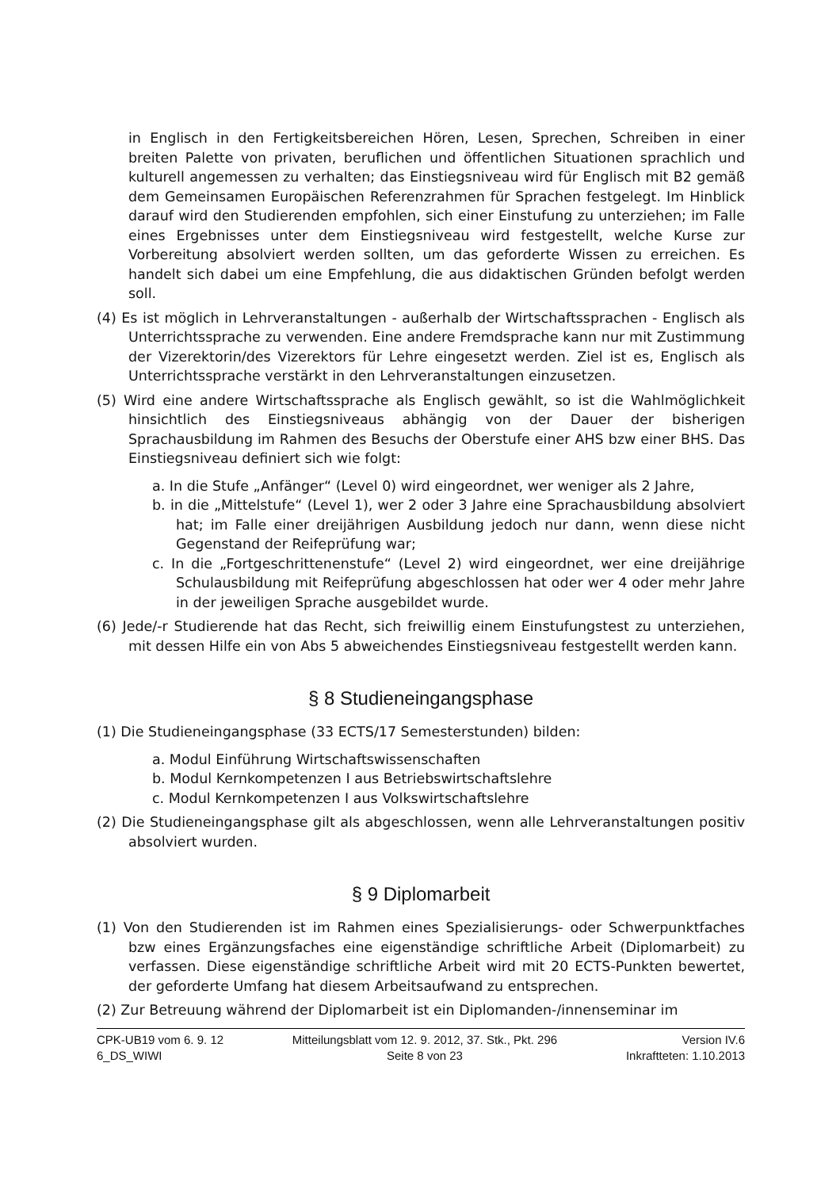in Englisch in den Fertigkeitsbereichen Hören, Lesen, Sprechen, Schreiben in einer breiten Palette von privaten, beruflichen und öffentlichen Situationen sprachlich und kulturell angemessen zu verhalten; das Einstiegsniveau wird für Englisch mit B2 gemäß dem Gemeinsamen Europäischen Referenzrahmen für Sprachen festgelegt. Im Hinblick darauf wird den Studierenden empfohlen, sich einer Einstufung zu unterziehen; im Falle eines Ergebnisses unter dem Einstiegsniveau wird festgestellt, welche Kurse zur Vorbereitung absolviert werden sollten, um das geforderte Wissen zu erreichen. Es handelt sich dabei um eine Empfehlung, die aus didaktischen Gründen befolgt werden soll.
(4) Es ist möglich in Lehrveranstaltungen - außerhalb der Wirtschaftssprachen - Englisch als Unterrichtssprache zu verwenden. Eine andere Fremdsprache kann nur mit Zustimmung der Vizerektorin/des Vizerektors für Lehre eingesetzt werden. Ziel ist es, Englisch als Unterrichtssprache verstärkt in den Lehrveranstaltungen einzusetzen.
(5) Wird eine andere Wirtschaftssprache als Englisch gewählt, so ist die Wahlmöglichkeit hinsichtlich des Einstiegsniveaus abhängig von der Dauer der bisherigen Sprachausbildung im Rahmen des Besuchs der Oberstufe einer AHS bzw einer BHS. Das Einstiegsniveau definiert sich wie folgt:
a. In die Stufe „Anfänger“ (Level 0) wird eingeordnet, wer weniger als 2 Jahre,
b. in die „Mittelstufe“ (Level 1), wer 2 oder 3 Jahre eine Sprachausbildung absolviert hat; im Falle einer dreijährigen Ausbildung jedoch nur dann, wenn diese nicht Gegenstand der Reifeprüfung war;
c. In die „Fortgeschrittenenstufe“ (Level 2) wird eingeordnet, wer eine dreijährige Schulausbildung mit Reifeprüfung abgeschlossen hat oder wer 4 oder mehr Jahre in der jeweiligen Sprache ausgebildet wurde.
(6) Jede/-r Studierende hat das Recht, sich freiwillig einem Einstufungstest zu unterziehen, mit dessen Hilfe ein von Abs 5 abweichendes Einstiegsniveau festgestellt werden kann.
§ 8 Studieneingangsphase
(1) Die Studieneingangsphase (33 ECTS/17 Semesterstunden) bilden:
a. Modul Einführung Wirtschaftswissenschaften
b. Modul Kernkompetenzen I aus Betriebswirtschaftslehre
c. Modul Kernkompetenzen I aus Volkswirtschaftslehre
(2) Die Studieneingangsphase gilt als abgeschlossen, wenn alle Lehrveranstaltungen positiv absolviert wurden.
§ 9 Diplomarbeit
(1) Von den Studierenden ist im Rahmen eines Spezialisierungs- oder Schwerpunktfaches bzw eines Ergänzungsfaches eine eigenständige schriftliche Arbeit (Diplomarbeit) zu verfassen. Diese eigenständige schriftliche Arbeit wird mit 20 ECTS-Punkten bewertet, der geforderte Umfang hat diesem Arbeitsaufwand zu entsprechen.
(2) Zur Betreuung während der Diplomarbeit ist ein Diplomanden-/innenseminar im
CPK-UB19 vom 6. 9. 12
6_DS_WIWI
Mitteilungsblatt vom 12. 9. 2012, 37. Stk., Pkt. 296
Seite 8 von 23
Version IV.6
Inkraftteten: 1.10.2013